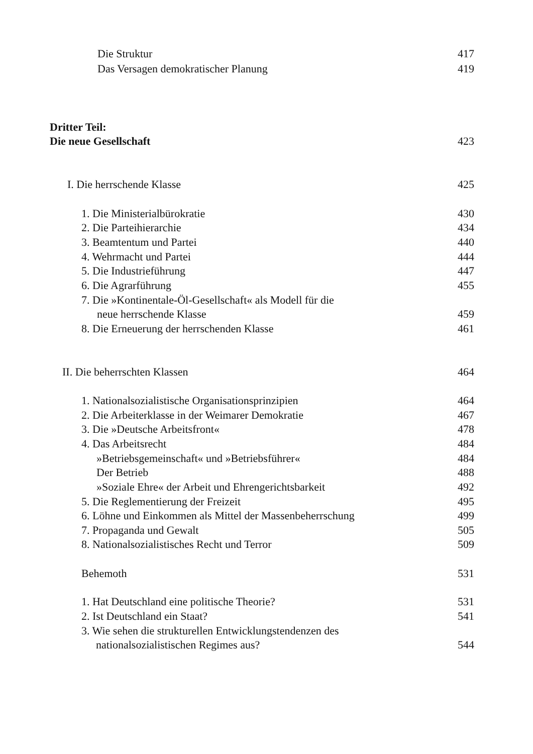Die Struktur 417
Das Versagen demokratischer Planung 419
Dritter Teil:
Die neue Gesellschaft 423
I. Die herrschende Klasse 425
1. Die Ministerialbürokratie 430
2. Die Parteihierarchie 434
3. Beamtentum und Partei 440
4. Wehrmacht und Partei 444
5. Die Industrieführung 447
6. Die Agrarführung 455
7. Die »Kontinentale-Öl-Gesellschaft« als Modell für die
neue herrschende Klasse 459
8. Die Erneuerung der herrschenden Klasse 461
II. Die beherrschten Klassen 464
1. Nationalsozialistische Organisationsprinzipien 464
2. Die Arbeiterklasse in der Weimarer Demokratie 467
3. Die »Deutsche Arbeitsfront« 478
4. Das Arbeitsrecht 484
»Betriebsgemeinschaft« und »Betriebsführer« 484
Der Betrieb 488
»Soziale Ehre« der Arbeit und Ehrengerichtsbarkeit 492
5. Die Reglementierung der Freizeit 495
6. Löhne und Einkommen als Mittel der Massenbeherrschung 499
7. Propaganda und Gewalt 505
8. Nationalsozialistisches Recht und Terror 509
Behemoth 531
1. Hat Deutschland eine politische Theorie? 531
2. Ist Deutschland ein Staat? 541
3. Wie sehen die strukturellen Entwicklungstendenzen des
nationalsozialistischen Regimes aus? 544